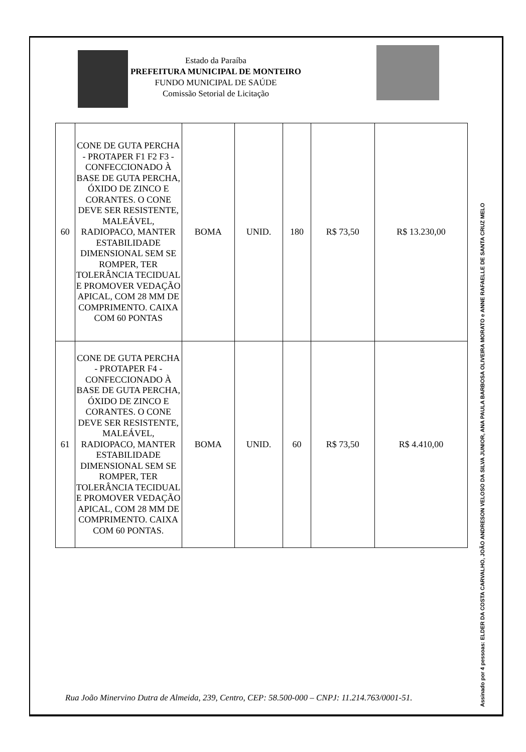Estado da Paraíba
PREFEITURA MUNICIPAL DE MONTEIRO
FUNDO MUNICIPAL DE SAÚDE
Comissão Setorial de Licitação
| 60 | CONE DE GUTA PERCHA - PROTAPER F1 F2 F3 - CONFECCIONADO À BASE DE GUTA PERCHA, ÓXIDO DE ZINCO E CORANTES. O CONE DEVE SER RESISTENTE, MALEÁVEL, RADIOPACO, MANTER ESTABILIDADE DIMENSIONAL SEM SE ROMPER, TER TOLERÂNCIA TECIDUAL E PROMOVER VEDAÇÃO APICAL, COM 28 MM DE COMPRIMENTO. CAIXA COM 60 PONTAS | BOMA | UNID. | 180 | R$ 73,50 | R$ 13.230,00 |
| 61 | CONE DE GUTA PERCHA - PROTAPER F4 - CONFECCIONADO À BASE DE GUTA PERCHA, ÓXIDO DE ZINCO E CORANTES. O CONE DEVE SER RESISTENTE, MALEÁVEL, RADIOPACO, MANTER ESTABILIDADE DIMENSIONAL SEM SE ROMPER, TER TOLERÂNCIA TECIDUAL E PROMOVER VEDAÇÃO APICAL, COM 28 MM DE COMPRIMENTO. CAIXA COM 60 PONTAS. | BOMA | UNID. | 60 | R$ 73,50 | R$ 4.410,00 |
Rua João Minervino Dutra de Almeida, 239, Centro, CEP: 58.500-000 – CNPJ: 11.214.763/0001-51.
Assinado por 4 pessoas: ELDER DA COSTA CARVALHO, JOÃO ANDRESON VELOSO DA SILVA JUNIOR, ANA PAULA BARBOSA OLIVEIRA MORATO e ANNE RAFAELLE DE SANTA CRUZ MELO